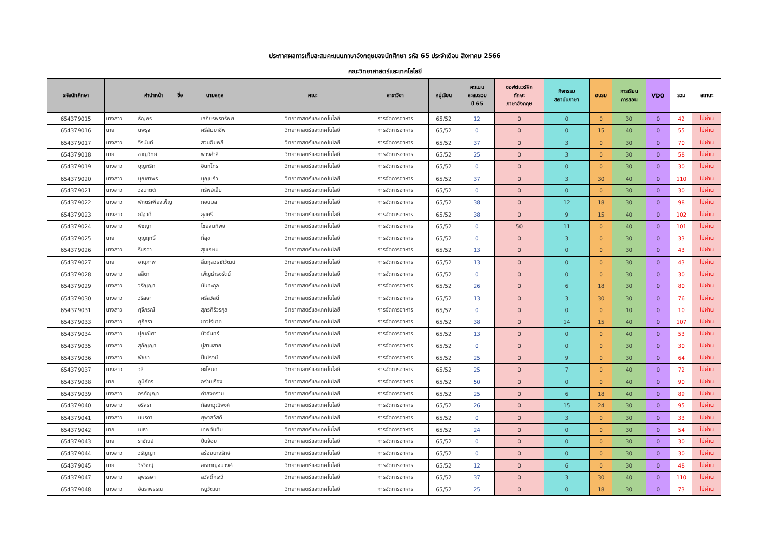ประกาศผลการเก็บสะสมคะแนนภาษาอังกฤษของนักศึกษา รหัส 65 ประจำเดือน สิงหาคม 2566
คณะวิทยาศาสตร์และเทคโลโลยี
| รหัสนักศึกษา | คำนำหน้า ชื่อ นามสกุล | | | คณะ | สาขาวิชา | หมู่เรียน | คะแนน สะสมรวม ปี 65 | ซอฟต์แวร์ฝึก ทักษะ ภาษาอังกฤษ | กิจกรรม สถาบันภาษา | อบรม | การเรียน การสอน | VDO | รวม | สถานะ |
| --- | --- | --- | --- | --- | --- | --- | --- | --- | --- | --- | --- | --- | --- | --- |
| 654379015 | นางสาว | ธัญพร | เสถียรพรทรัพย์ | วิทยาศาสตร์และเทคโนโลยี | การจัดการอาหาร | 65/52 | 12 | 0 | 0 | 0 | 30 | 0 | 42 | ไม่ผ่าน |
| 654379016 | นาย | นพรุจ | ศรีสัมมาชีพ | วิทยาศาสตร์และเทคโนโลยี | การจัดการอาหาร | 65/52 | 0 | 0 | 0 | 15 | 40 | 0 | 55 | ไม่ผ่าน |
| 654379017 | นางสาว | จิรนันท์ | สวนฉิมพลี | วิทยาศาสตร์และเทคโนโลยี | การจัดการอาหาร | 65/52 | 37 | 0 | 3 | 0 | 30 | 0 | 70 | ไม่ผ่าน |
| 654379018 | นาย | ชาญวิทย์ | พวงสำลี | วิทยาศาสตร์และเทคโนโลยี | การจัดการอาหาร | 65/52 | 25 | 0 | 3 | 0 | 30 | 0 | 58 | ไม่ผ่าน |
| 654379019 | นางสาว | บุญฑริก | อินทไทร | วิทยาศาสตร์และเทคโนโลยี | การจัดการอาหาร | 65/52 | 0 | 0 | 0 | 0 | 30 | 0 | 30 | ไม่ผ่าน |
| 654379020 | นางสาว | บุณยาพร | บุญแก้ว | วิทยาศาสตร์และเทคโนโลยี | การจัดการอาหาร | 65/52 | 37 | 0 | 3 | 30 | 40 | 0 | 110 | ไม่ผ่าน |
| 654379021 | นางสาว | วจนาตต์ | ทรัพย์เย็น | วิทยาศาสตร์และเทคโนโลยี | การจัดการอาหาร | 65/52 | 0 | 0 | 0 | 0 | 30 | 0 | 30 | ไม่ผ่าน |
| 654379022 | นางสาว | พักตร์เพียงเพ็ญ | กอนมล | วิทยาศาสตร์และเทคโนโลยี | การจัดการอาหาร | 65/52 | 38 | 0 | 12 | 18 | 30 | 0 | 98 | ไม่ผ่าน |
| 654379023 | นางสาว | ณัฐวดี | สุขศรี | วิทยาศาสตร์และเทคโนโลยี | การจัดการอาหาร | 65/52 | 38 | 0 | 9 | 15 | 40 | 0 | 102 | ไม่ผ่าน |
| 654379024 | นางสาว | พิชญา | ไชยสมทิพย์ | วิทยาศาสตร์และเทคโนโลยี | การจัดการอาหาร | 65/52 | 0 | 50 | 11 | 0 | 40 | 0 | 101 | ไม่ผ่าน |
| 654379025 | นาย | บุญฤทธิ์ | กี่สุข | วิทยาศาสตร์และเทคโนโลยี | การจัดการอาหาร | 65/52 | 0 | 0 | 3 | 0 | 30 | 0 | 33 | ไม่ผ่าน |
| 654379026 | นางสาว | รินรดา | สุขเกษม | วิทยาศาสตร์และเทคโนโลยี | การจัดการอาหาร | 65/52 | 13 | 0 | 0 | 0 | 30 | 0 | 43 | ไม่ผ่าน |
| 654379027 | นาย | อานุภาพ | ลิ้มกุลวราภิวัฒน์ | วิทยาศาสตร์และเทคโนโลยี | การจัดการอาหาร | 65/52 | 13 | 0 | 0 | 0 | 30 | 0 | 43 | ไม่ผ่าน |
| 654379028 | นางสาว | ลลิตา | เพ็ญธำรงรัตน์ | วิทยาศาสตร์และเทคโนโลยี | การจัดการอาหาร | 65/52 | 0 | 0 | 0 | 0 | 30 | 0 | 30 | ไม่ผ่าน |
| 654379029 | นางสาว | วรัญญา | นันทะกุล | วิทยาศาสตร์และเทคโนโลยี | การจัดการอาหาร | 65/52 | 26 | 0 | 6 | 18 | 30 | 0 | 80 | ไม่ผ่าน |
| 654379030 | นางสาว | วริสษา | ศรีสวัสดิ์ | วิทยาศาสตร์และเทคโนโลยี | การจัดการอาหาร | 65/52 | 13 | 0 | 3 | 30 | 30 | 0 | 76 | ไม่ผ่าน |
| 654379031 | นางสาว | ศุจีภรณ์ | สุภรศิริวรกุล | วิทยาศาสตร์และเทคโนโลยี | การจัดการอาหาร | 65/52 | 0 | 0 | 0 | 0 | 10 | 0 | 10 | ไม่ผ่าน |
| 654379033 | นางสาว | ศุภิสรา | ชาวไร่นาค | วิทยาศาสตร์และเทคโนโลยี | การจัดการอาหาร | 65/52 | 38 | 0 | 14 | 15 | 40 | 0 | 107 | ไม่ผ่าน |
| 654379034 | นางสาว | ปุณณิศา | บัวจันทร์ | วิทยาศาสตร์และเทคโนโลยี | การจัดการอาหาร | 65/52 | 13 | 0 | 0 | 0 | 40 | 0 | 53 | ไม่ผ่าน |
| 654379035 | นางสาว | สุกัญญา | บู่สามสาย | วิทยาศาสตร์และเทคโนโลยี | การจัดการอาหาร | 65/52 | 0 | 0 | 0 | 0 | 30 | 0 | 30 | ไม่ผ่าน |
| 654379036 | นางสาว | พัชยา | ปิ่นโรจน์ | วิทยาศาสตร์และเทคโนโลยี | การจัดการอาหาร | 65/52 | 25 | 0 | 9 | 0 | 30 | 0 | 64 | ไม่ผ่าน |
| 654379037 | นางสาว | วลี | ยะโหนด | วิทยาศาสตร์และเทคโนโลยี | การจัดการอาหาร | 65/52 | 25 | 0 | 7 | 0 | 40 | 0 | 72 | ไม่ผ่าน |
| 654379038 | นาย | ภูมิภัทร | อร่ามเรือง | วิทยาศาสตร์และเทคโนโลยี | การจัดการอาหาร | 65/52 | 50 | 0 | 0 | 0 | 40 | 0 | 90 | ไม่ผ่าน |
| 654379039 | นางสาว | อรกัญญา | คำสงคราม | วิทยาศาสตร์และเทคโนโลยี | การจัดการอาหาร | 65/52 | 25 | 0 | 6 | 18 | 40 | 0 | 89 | ไม่ผ่าน |
| 654379040 | นางสาว | อริสรา | กัลยาวุฒิพงศ์ | วิทยาศาสตร์และเทคโนโลยี | การจัดการอาหาร | 65/52 | 26 | 0 | 15 | 24 | 30 | 0 | 95 | ไม่ผ่าน |
| 654379041 | นางสาว | มนรดา | ยุพาสวัสดิ์ | วิทยาศาสตร์และเทคโนโลยี | การจัดการอาหาร | 65/52 | 0 | 0 | 3 | 0 | 30 | 0 | 33 | ไม่ผ่าน |
| 654379042 | นาย | เมธา | เทพทับทิม | วิทยาศาสตร์และเทคโนโลยี | การจัดการอาหาร | 65/52 | 24 | 0 | 0 | 0 | 30 | 0 | 54 | ไม่ผ่าน |
| 654379043 | นาย | ราชัณย์ | ปิ่นจ้อย | วิทยาศาสตร์และเทคโนโลยี | การจัดการอาหาร | 65/52 | 0 | 0 | 0 | 0 | 30 | 0 | 30 | ไม่ผ่าน |
| 654379044 | นางสาว | วรัญญา | สร้อยนางรักษ์ | วิทยาศาสตร์และเทคโนโลยี | การจัดการอาหาร | 65/52 | 0 | 0 | 0 | 0 | 30 | 0 | 30 | ไม่ผ่าน |
| 654379045 | นาย | วีรวิชญ์ | สหกาญจนวงศ์ | วิทยาศาสตร์และเทคโนโลยี | การจัดการอาหาร | 65/52 | 12 | 0 | 6 | 0 | 30 | 0 | 48 | ไม่ผ่าน |
| 654379047 | นางสาว | สุพรรษา | สวัสดิ์กระวี | วิทยาศาสตร์และเทคโนโลยี | การจัดการอาหาร | 65/52 | 37 | 0 | 3 | 30 | 40 | 0 | 110 | ไม่ผ่าน |
| 654379048 | นางสาว | อัฉราพรรณ | หนูวัฒนา | วิทยาศาสตร์และเทคโนโลยี | การจัดการอาหาร | 65/52 | 25 | 0 | 0 | 18 | 30 | 0 | 73 | ไม่ผ่าน |